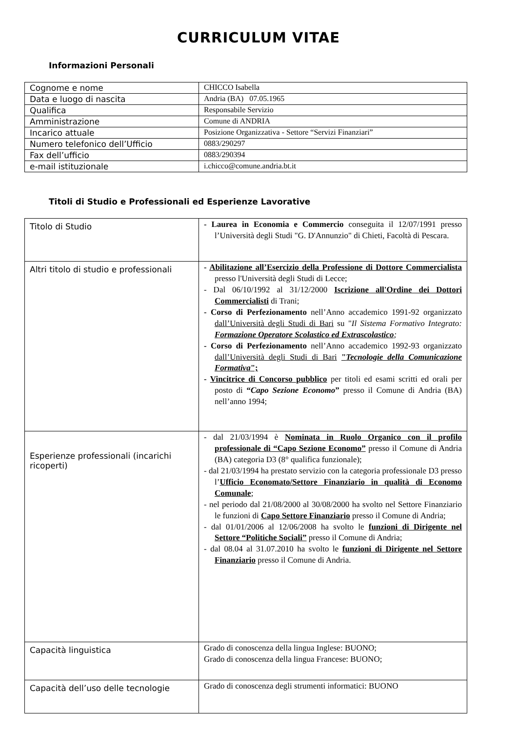CURRICULUM VITAE
Informazioni Personali
| Cognome e nome | CHICCO Isabella |
| Data e luogo di nascita | Andria (BA) 07.05.1965 |
| Qualifica | Responsabile Servizio |
| Amministrazione | Comune di ANDRIA |
| Incarico attuale | Posizione Organizzativa - Settore “Servizi Finanziari” |
| Numero telefonico dell’Ufficio | 0883/290297 |
| Fax dell’ufficio | 0883/290394 |
| e-mail istituzionale | i.chicco@comune.andria.bt.it |
Titoli di Studio e Professionali ed Esperienze Lavorative
| Titolo di Studio | - Laurea in Economia e Commercio conseguita il 12/07/1991 presso l’Università degli Studi "G. D'Annunzio" di Chieti, Facoltà di Pescara. |
| Altri titolo di studio e professionali | - Abilitazione all’Esercizio della Professione di Dottore Commercialista presso l'Università degli Studi di Lecce; - Dal 06/10/1992 al 31/12/2000 Iscrizione all'Ordine dei Dottori Commercialisti di Trani; - Corso di Perfezionamento nell’Anno accademico 1991-92 organizzato dall’Università degli Studi di Bari su " Il Sistema Formativo Integrato: Formazione Operatore Scolastico ed Extrascolastico ; - Corso di Perfezionamento nell’Anno accademico 1992-93 organizzato dall’Università degli Studi di Bari " Tecnologie della Comunicazione Formativa "; - Vincitrice di Concorso pubblico per titoli ed esami scritti ed orali per posto di “ Capo Sezione Economo ” presso il Comune di Andria (BA) nell’anno 1994; |
| Esperienze professionali (incarichi ricoperti) | - dal 21/03/1994 è Nominata in Ruolo Organico con il profilo professionale di “Capo Sezione Economo” presso il Comune di Andria (BA) categoria D3 (8° qualifica funzionale); - dal 21/03/1994 ha prestato servizio con la categoria professionale D3 presso l’ Ufficio Economato/Settore Finanziario in qualità di Economo Comunale ; - nel periodo dal 21/08/2000 al 30/08/2000 ha svolto nel Settore Finanziario le funzioni di Capo Settore Finanziario presso il Comune di Andria; - dal 01/01/2006 al 12/06/2008 ha svolto le funzioni di Dirigente nel Settore “Politiche Sociali” presso il Comune di Andria; - dal 08.04 al 31.07.2010 ha svolto le funzioni di Dirigente nel Settore Finanziario presso il Comune di Andria. |
| Capacità linguistica | Grado di conoscenza della lingua Inglese: BUONO; Grado di conoscenza della lingua Francese: BUONO; |
| Capacità dell’uso delle tecnologie | Grado di conoscenza degli strumenti informatici: BUONO |